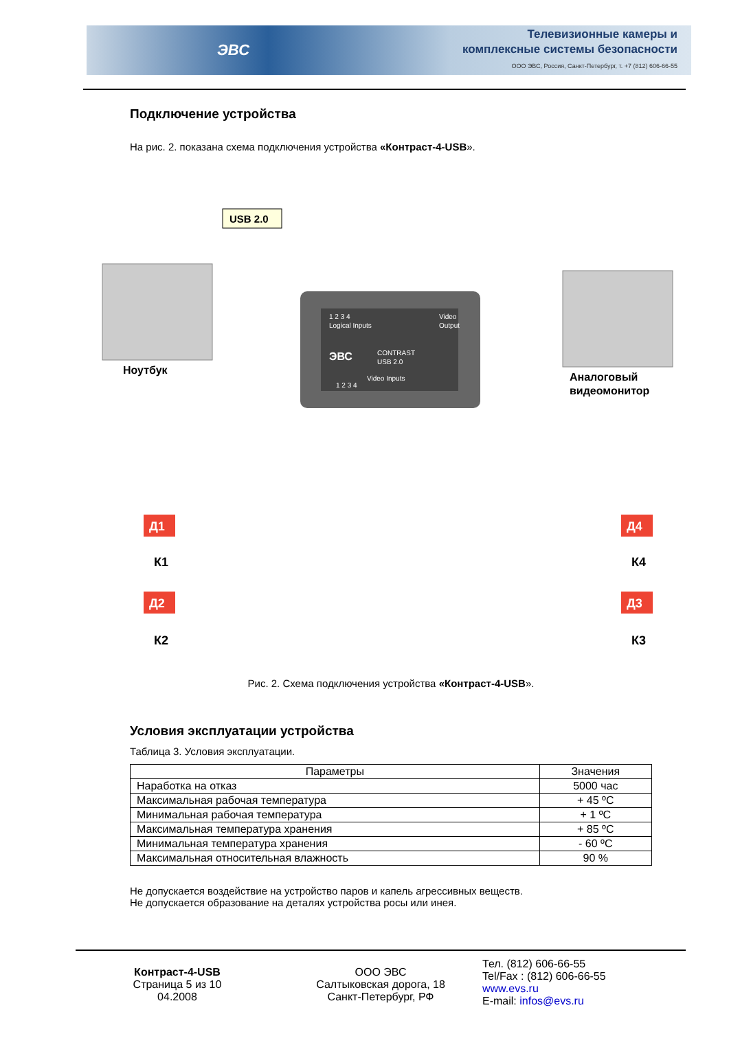ЭВС
Телевизионные камеры и
комплексные системы безопасности
ООО ЭВС, Россия, Санкт-Петербург, т. +7 (812) 606-66-55
Подключение устройства
На рис. 2. показана схема подключения устройства «Контраст-4-USB».
1 2 3 4
Logical Inputs
Video
Output
CONTRAST
USB 2.0
Video Inputs
1 2 3 4
ЭВС
Ноутбук
USB 2.0
Аналоговый
видеомонитор
Д1
К1
Д2
К2
Д4
К4
Д3
К3
Рис. 2. Схема подключения устройства «Контраст-4-USB».
Условия эксплуатации устройства
Таблица 3. Условия эксплуатации.
| Параметры | Значения |
| --- | --- |
| Наработка на отказ | 5000 час |
| Максимальная рабочая температура | + 45 ºC |
| Минимальная рабочая температура | + 1 ºC |
| Максимальная температура хранения | + 85 ºC |
| Минимальная температура хранения | - 60 ºC |
| Максимальная относительная влажность | 90 % |
Не допускается воздействие на устройство паров и капель агрессивных веществ.
Не допускается образование на деталях устройства росы или инея.
Контраст-4-USB
Страница 5 из 10
04.2008
ООО ЭВС
Салтыковская дорога, 18
Санкт-Петербург, РФ
Тел. (812) 606-66-55
Tel/Fax : (812) 606-66-55
www.evs.ru
E-mail: infos@evs.ru